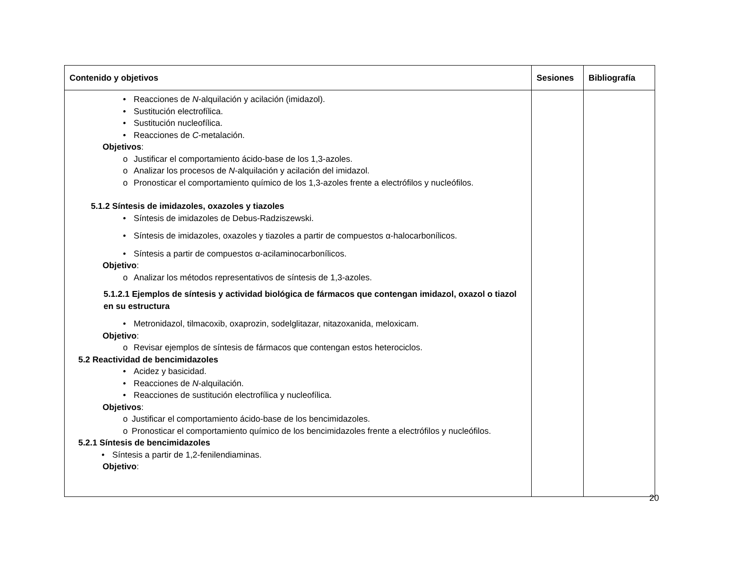| Contenido y objetivos | Sesiones | Bibliografía |
| --- | --- | --- |
| • Reacciones de N -alquilación y acilación (imidazol). • Sustitución electrofílica. • Sustitución nucleofílica. • Reacciones de C -metalación. Objetivos : o Justificar el comportamiento ácido-base de los 1,3-azoles. o Analizar los procesos de N -alquilación y acilación del imidazol. o Pronosticar el comportamiento químico de los 1,3-azoles frente a electrófilos y nucleófilos. 5.1.2 Síntesis de imidazoles, oxazoles y tiazoles • Síntesis de imidazoles de Debus-Radziszewski. • Síntesis de imidazoles, oxazoles y tiazoles a partir de compuestos α-halocarbonílicos. • Síntesis a partir de compuestos α-acilaminocarbonílicos. Objetivo : o Analizar los métodos representativos de síntesis de 1,3-azoles. 5.1.2.1 Ejemplos de síntesis y actividad biológica de fármacos que contengan imidazol, oxazol o tiazol en su estructura • Metronidazol, tilmacoxib, oxaprozin, sodelglitazar, nitazoxanida, meloxicam. Objetivo : o Revisar ejemplos de síntesis de fármacos que contengan estos heterociclos. 5.2 Reactividad de bencimidazoles • Acidez y basicidad. • Reacciones de N -alquilación. • Reacciones de sustitución electrofílica y nucleofílica. Objetivos : o Justificar el comportamiento ácido-base de los bencimidazoles. o Pronosticar el comportamiento químico de los bencimidazoles frente a electrófilos y nucleófilos. 5.2.1 Síntesis de bencimidazoles • Síntesis a partir de 1,2-fenilendiaminas. Objetivo : | | |
20